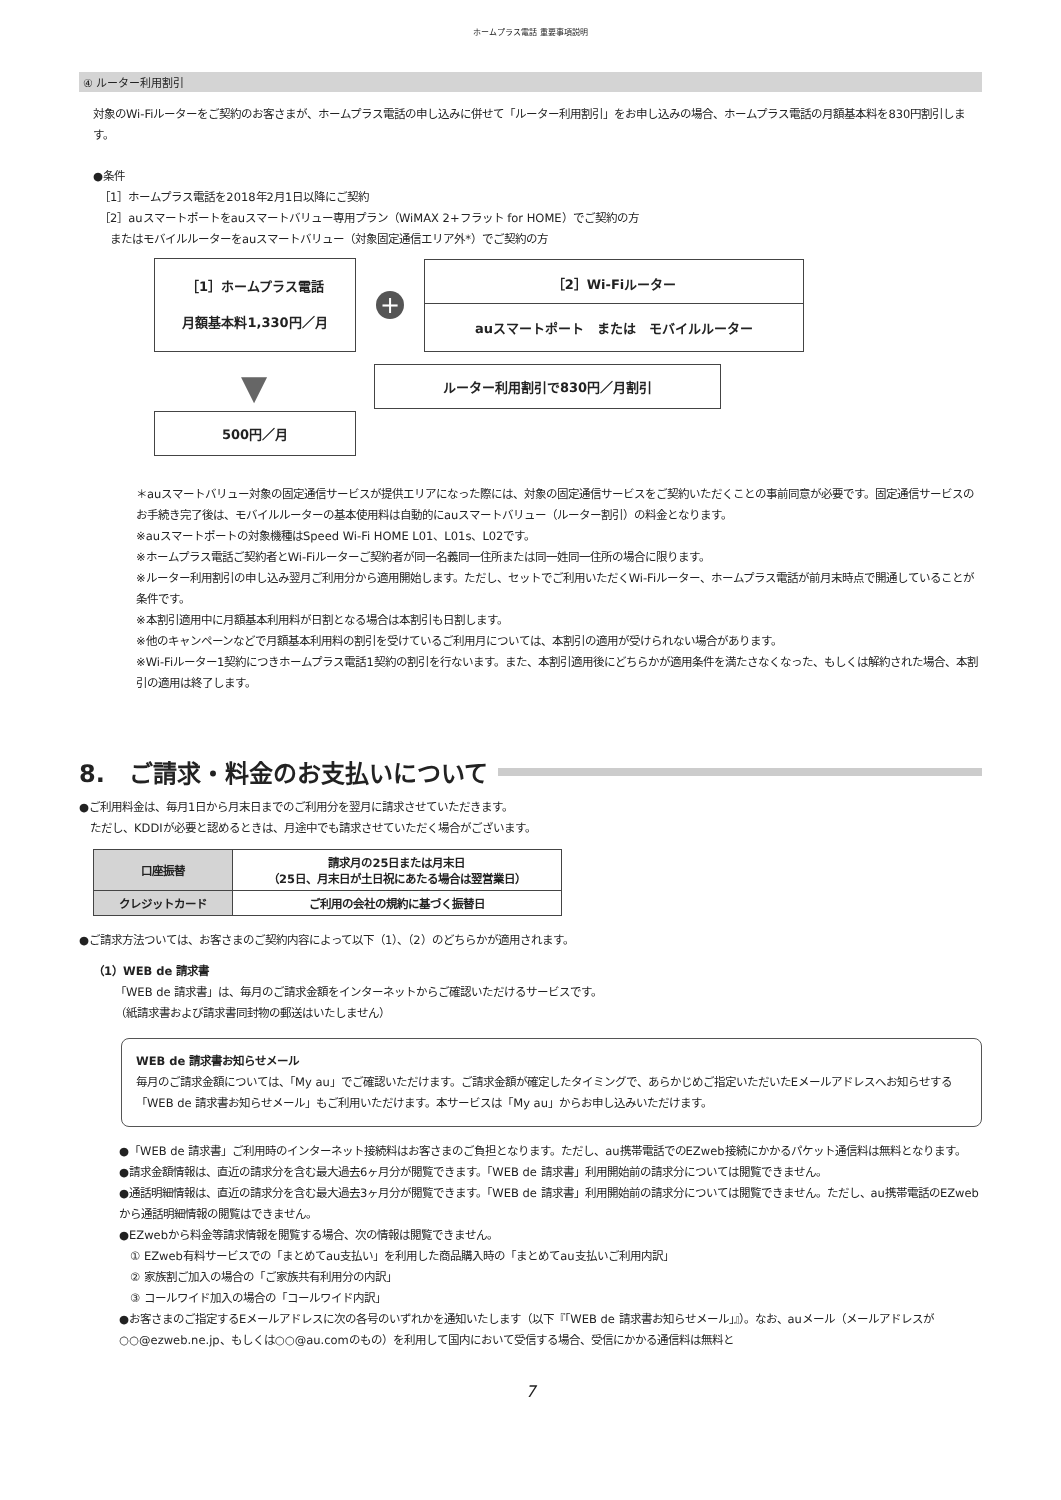ホームプラス電話 重要事項説明
④ ルーター利用割引
対象のWi-Fiルーターをご契約のお客さまが、ホームプラス電話の申し込みに併せて「ルーター利用割引」をお申し込みの場合、ホームプラス電話の月額基本料を830円割引します。
●条件
［1］ホームプラス電話を2018年2月1日以降にご契約
［2］auスマートポートをauスマートバリュー専用プラン（WiMAX 2+フラット for HOME）でご契約の方
　またはモバイルルーターをauスマートバリュー（対象固定通信エリア外*）でご契約の方
［1］ホームプラス電話
月額基本料1,330円／月
+
［2］Wi-Fiルーター
auスマートポート　または　モバイルルーター
▼
ルーター利用割引で830円／月割引
500円／月
＊auスマートバリュー対象の固定通信サービスが提供エリアになった際には、対象の固定通信サービスをご契約いただくことの事前同意が必要です。固定通信サービスのお手続き完了後は、モバイルルーターの基本使用料は自動的にauスマートバリュー（ルーター割引）の料金となります。
※auスマートポートの対象機種はSpeed Wi-Fi HOME L01、L01s、L02です。
※ホームプラス電話ご契約者とWi-Fiルーターご契約者が同一名義同一住所または同一姓同一住所の場合に限ります。
※ルーター利用割引の申し込み翌月ご利用分から適用開始します。ただし、セットでご利用いただくWi-Fiルーター、ホームプラス電話が前月末時点で開通していることが条件です。
※本割引適用中に月額基本利用料が日割となる場合は本割引も日割します。
※他のキャンペーンなどで月額基本利用料の割引を受けているご利用月については、本割引の適用が受けられない場合があります。
※Wi-Fiルーター1契約につきホームプラス電話1契約の割引を行ないます。また、本割引適用後にどちらかが適用条件を満たさなくなった、もしくは解約された場合、本割引の適用は終了します。
8.　ご請求・料金のお支払いについて
●ご利用料金は、毎月1日から月末日までのご利用分を翌月に請求させていただきます。
　ただし、KDDIが必要と認めるときは、月途中でも請求させていただく場合がございます。
| 口座振替 | 請求月の25日または月末日 （25日、月末日が土日祝にあたる場合は翌営業日） |
| クレジットカード | ご利用の会社の規約に基づく振替日 |
●ご請求方法ついては、お客さまのご契約内容によって以下（1）、（2）のどちらかが適用されます。
（1）WEB de 請求書
「WEB de 請求書」は、毎月のご請求金額をインターネットからご確認いただけるサービスです。
（紙請求書および請求書同封物の郵送はいたしません）
WEB de 請求書お知らせメール
毎月のご請求金額については、「My au」でご確認いただけます。ご請求金額が確定したタイミングで、あらかじめご指定いただいたEメールアドレスへお知らせする「WEB de 請求書お知らせメール」もご利用いただけます。本サービスは「My au」からお申し込みいただけます。
●「WEB de 請求書」ご利用時のインターネット接続料はお客さまのご負担となります。ただし、au携帯電話でのEZweb接続にかかるパケット通信料は無料となります。
●請求金額情報は、直近の請求分を含む最大過去6ヶ月分が閲覧できます。「WEB de 請求書」利用開始前の請求分については閲覧できません。
●通話明細情報は、直近の請求分を含む最大過去3ヶ月分が閲覧できます。「WEB de 請求書」利用開始前の請求分については閲覧できません。ただし、au携帯電話のEZwebから通話明細情報の閲覧はできません。
●EZwebから料金等請求情報を閲覧する場合、次の情報は閲覧できません。
　① EZweb有料サービスでの「まとめてau支払い」を利用した商品購入時の「まとめてau支払いご利用内訳」
　② 家族割ご加入の場合の「ご家族共有利用分の内訳」
　③ コールワイド加入の場合の「コールワイド内訳」
●お客さまのご指定するEメールアドレスに次の各号のいずれかを通知いたします（以下『「WEB de 請求書お知らせメール」』）。なお、auメール（メールアドレスが○○@ezweb.ne.jp、もしくは○○@au.comのもの）を利用して国内において受信する場合、受信にかかる通信料は無料と
7